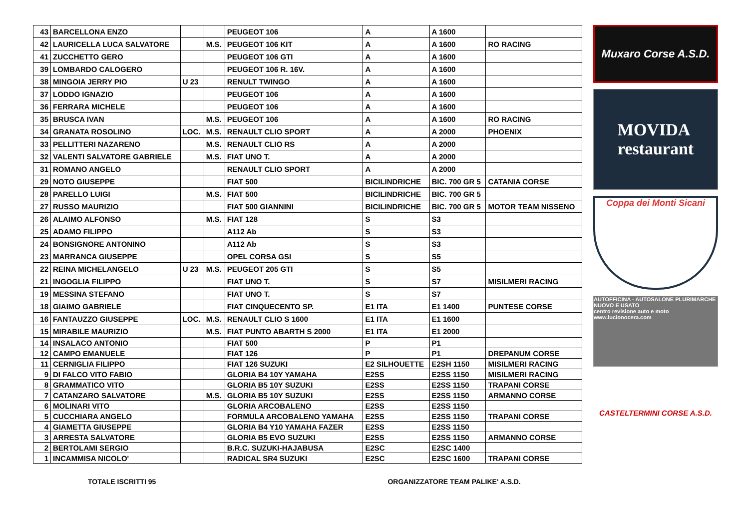| 43 | BARCELLONA ENZO | | | PEUGEOT 106 | A | A 1600 | |
| 42 | LAURICELLA LUCA SALVATORE | | M.S. | PEUGEOT 106 KIT | A | A 1600 | RO RACING |
| 41 | ZUCCHETTO GERO | | | PEUGEOT 106 GTI | A | A 1600 | |
| 39 | LOMBARDO CALOGERO | | | PEUGEOT 106 R. 16V. | A | A 1600 | |
| 38 | MINGOIA JERRY PIO | U 23 | | RENULT TWINGO | A | A 1600 | |
| 37 | LODDO IGNAZIO | | | PEUGEOT 106 | A | A 1600 | |
| 36 | FERRARA MICHELE | | | PEUGEOT 106 | A | A 1600 | |
| 35 | BRUSCA IVAN | | M.S. | PEUGEOT 106 | A | A 1600 | RO RACING |
| 34 | GRANATA ROSOLINO | LOC. | M.S. | RENAULT CLIO SPORT | A | A 2000 | PHOENIX |
| 33 | PELLITTERI NAZARENO | | M.S. | RENAULT CLIO RS | A | A 2000 | |
| 32 | VALENTI SALVATORE GABRIELE | | M.S. | FIAT UNO T. | A | A 2000 | |
| 31 | ROMANO ANGELO | | | RENAULT CLIO SPORT | A | A 2000 | |
| 29 | NOTO GIUSEPPE | | | FIAT 500 | BICILINDRICHE | BIC. 700 GR 5 | CATANIA CORSE |
| 28 | PARELLO LUIGI | | M.S. | FIAT 500 | BICILINDRICHE | BIC. 700 GR 5 | |
| 27 | RUSSO MAURIZIO | | | FIAT 500 GIANNINI | BICILINDRICHE | BIC. 700 GR 5 | MOTOR TEAM NISSENO |
| 26 | ALAIMO ALFONSO | | M.S. | FIAT 128 | S | S3 | |
| 25 | ADAMO FILIPPO | | | A112 Ab | S | S3 | |
| 24 | BONSIGNORE ANTONINO | | | A112 Ab | S | S3 | |
| 23 | MARRANCA GIUSEPPE | | | OPEL CORSA GSI | S | S5 | |
| 22 | REINA MICHELANGELO | U 23 | M.S. | PEUGEOT 205 GTI | S | S5 | |
| 21 | INGOGLIA FILIPPO | | | FIAT UNO T. | S | S7 | MISILMERI RACING |
| 19 | MESSINA STEFANO | | | FIAT UNO T. | S | S7 | |
| 18 | GIAIMO GABRIELE | | | FIAT CINQUECENTO SP. | E1 ITA | E1 1400 | PUNTESE CORSE |
| 16 | FANTAUZZO GIUSEPPE | LOC. | M.S. | RENAULT CLIO S 1600 | E1 ITA | E1 1600 | |
| 15 | MIRABILE MAURIZIO | | M.S. | FIAT PUNTO ABARTH S 2000 | E1 ITA | E1 2000 | |
| 14 | INSALACO ANTONIO | | | FIAT 500 | P | P1 | |
| 12 | CAMPO EMANUELE | | | FIAT 126 | P | P1 | DREPANUM CORSE |
| 11 | CERNIGLIA FILIPPO | | | FIAT 126 SUZUKI | E2 SILHOUETTE | E2SH 1150 | MISILMERI RACING |
| 9 | DI FALCO VITO FABIO | | | GLORIA B4 10Y YAMAHA | E2SS | E2SS 1150 | MISILMERI RACING |
| 8 | GRAMMATICO VITO | | | GLORIA B5 10Y SUZUKI | E2SS | E2SS 1150 | TRAPANI CORSE |
| 7 | CATANZARO SALVATORE | | M.S. | GLORIA B5 10Y SUZUKI | E2SS | E2SS 1150 | ARMANNO CORSE |
| 6 | MOLINARI VITO | | | GLORIA ARCOBALENO | E2SS | E2SS 1150 | |
| 5 | CUCCHIARA ANGELO | | | FORMULA ARCOBALENO YAMAHA | E2SS | E2SS 1150 | TRAPANI CORSE |
| 4 | GIAMETTA GIUSEPPE | | | GLORIA B4 Y10 YAMAHA FAZER | E2SS | E2SS 1150 | |
| 3 | ARRESTA SALVATORE | | | GLORIA B5 EVO SUZUKI | E2SS | E2SS 1150 | ARMANNO CORSE |
| 2 | BERTOLAMI SERGIO | | | B.R.C. SUZUKI-HAJABUSA | E2SC | E2SC 1400 | |
| 1 | INCAMMISA NICOLO' | | | RADICAL SR4 SUZUKI | E2SC | E2SC 1600 | TRAPANI CORSE |
Muxaro Corse A.S.D.
MOVIDA
restaurant
Coppa dei Monti Sicani
AUTOFFICINA - AUTOSALONE PLURIMARCHE NUOVO E USATO
centro revisione auto e moto
www.lucionocera.com
CASTELTERMINI CORSE A.S.D.
TOTALE ISCRITTI 95 ORGANIZZATORE TEAM PALIKE' A.S.D.